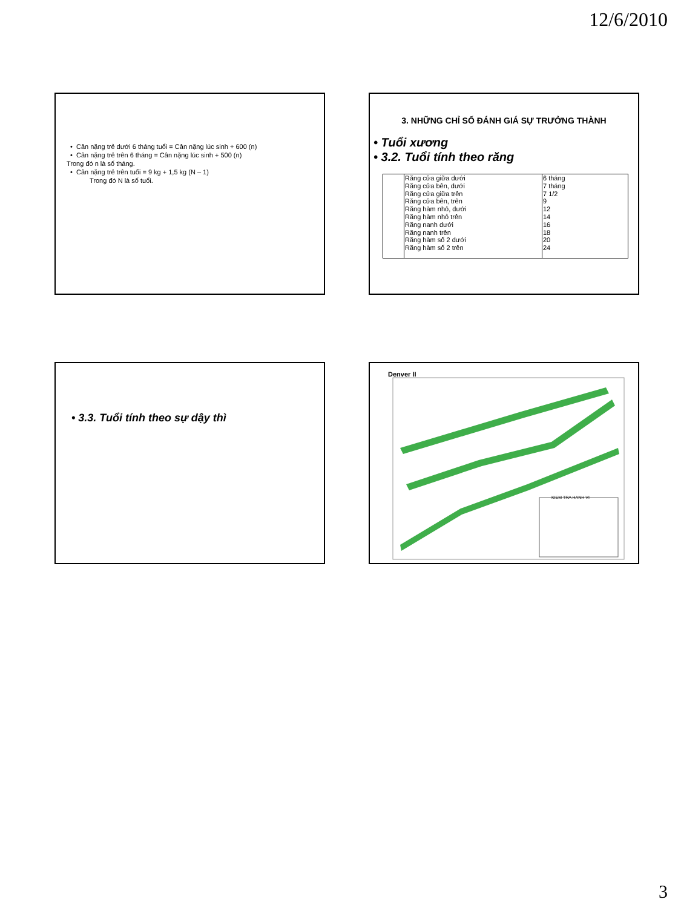12/6/2010
• Cân nặng trẻ dưới 6 tháng tuổi = Cân nặng lúc sinh + 600 (n)
• Cân nặng trẻ trên 6 tháng = Cân nặng lúc sinh + 500 (n)
Trong đó n là số tháng.
• Cân nặng trẻ trên tuổi = 9 kg + 1,5 kg (N – 1)
Trong đó N là số tuổi.
3. NHỮNG CHỈ SỐ ĐÁNH GIÁ SỰ TRƯỞNG THÀNH
• Tuổi xương
• 3.2. Tuổi tính theo răng
| | Răng cửa giữa dưới | 6 tháng |
| | Răng cửa bên, dưới | 7 tháng |
| | Răng cửa giữa trên | 7 1/2 |
| | Răng cửa bên, trên | 9 |
| | Răng hàm nhỏ, dưới | 12 |
| | Răng hàm nhỏ trên | 14 |
| | Răng nanh dưới | 16 |
| | Răng nanh trên | 18 |
| | Răng hàm số 2 dưới | 20 |
| | Răng hàm số 2 trên | 24 |
• 3.3. Tuổi tính theo sự dậy thì
Denver II
KIEM TRA HANH VI
3